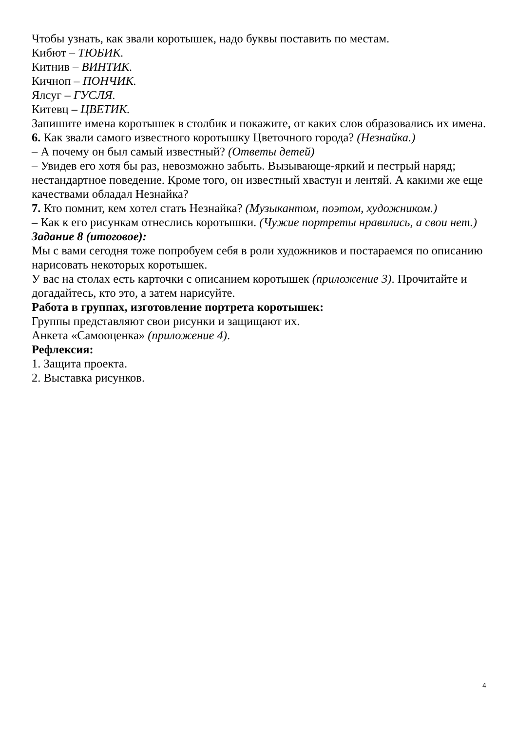Чтобы узнать, как звали коротышек, надо буквы поставить по местам.
Кибют – ТЮБИК.
Китнив – ВИНТИК.
Кичноп – ПОНЧИК.
Ялсуг – ГУСЛЯ.
Китевц – ЦВЕТИК.
Запишите имена коротышек в столбик и покажите, от каких слов образовались их имена.
6. Как звали самого известного коротышку Цветочного города? (Незнайка.)
– А почему он был самый известный? (Ответы детей)
– Увидев его хотя бы раз, невозможно забыть. Вызывающе-яркий и пестрый наряд; нестандартное поведение. Кроме того, он известный хвастун и лентяй. А какими же еще качествами обладал Незнайка?
7. Кто помнит, кем хотел стать Незнайка? (Музыкантом, поэтом, художником.)
– Как к его рисункам отнеслись коротышки. (Чужие портреты нравились, а свои нет.)
Задание 8 (итоговое):
Мы с вами сегодня тоже попробуем себя в роли художников и постараемся по описанию нарисовать некоторых коротышек.
У вас на столах есть карточки с описанием коротышек (приложение 3). Прочитайте и догадайтесь, кто это, а затем нарисуйте.
Работа в группах, изготовление портрета коротышек:
Группы представляют свои рисунки и защищают их.
Анкета «Самооценка» (приложение 4).
Рефлексия:
1. Защита проекта.
2. Выставка рисунков.
4